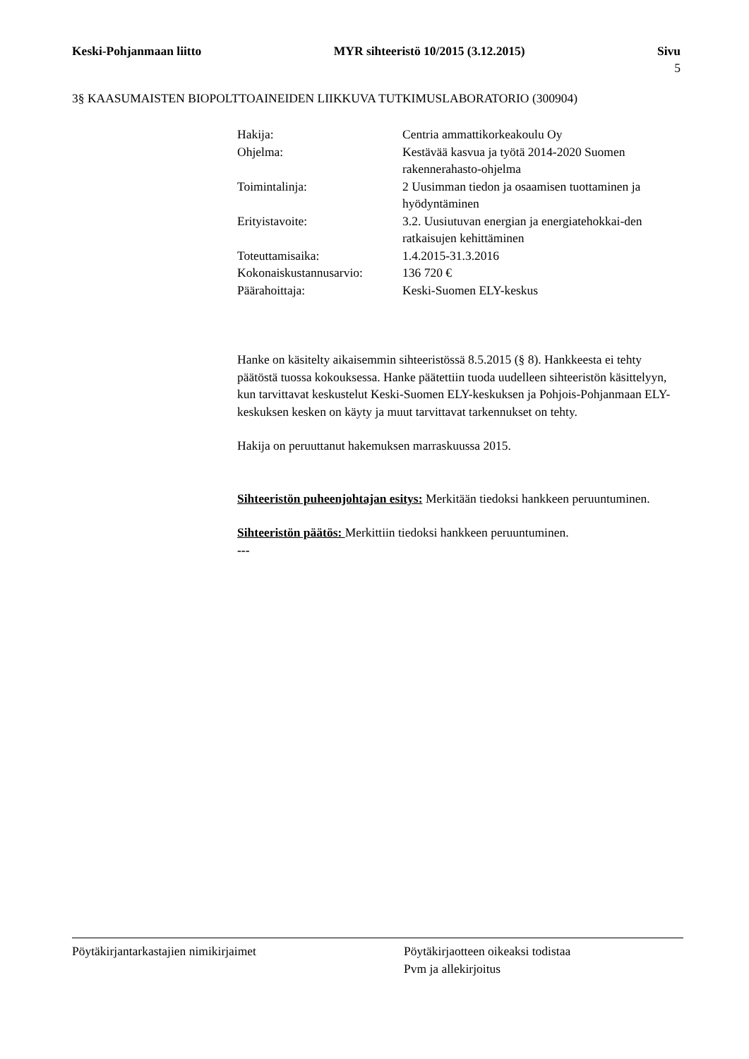Keski-Pohjanmaan liitto MYR sihteeristö 10/2015 (3.12.2015) Sivu
5
3§ KAASUMAISTEN BIOPOLTTOAINEIDEN LIIKKUVA TUTKIMUSLABORATORIO (300904)
Hakija: Centria ammattikorkeakoulu Oy
Ohjelma: Kestävää kasvua ja työtä 2014-2020 Suomen rakennerahasto-ohjelma
Toimintalinja: 2 Uusimman tiedon ja osaamisen tuottaminen ja hyödyntäminen
Erityistavoite: 3.2. Uusiutuvan energian ja energiatehokkai-den ratkaisujen kehittäminen
Toteuttamisaika: 1.4.2015-31.3.2016
Kokonaiskustannusarvio:
136 720 €
Päärahoittaja: Keski-Suomen ELY-keskus
Hanke on käsitelty aikaisemmin sihteeristössä 8.5.2015 (§ 8). Hankkeesta ei tehty päätöstä tuossa kokouksessa. Hanke päätettiin tuoda uudelleen sihteeristön käsittelyyn, kun tarvittavat keskustelut Keski-Suomen ELY-keskuksen ja Pohjois-Pohjanmaan ELY-keskuksen kesken on käyty ja muut tarvittavat tarkennukset on tehty.
Hakija on peruuttanut hakemuksen marraskuussa 2015.
Sihteeristön puheenjohtajan esitys: Merkitään tiedoksi hankkeen peruuntuminen.
Sihteeristön päätös: Merkittiin tiedoksi hankkeen peruuntuminen.
---
Pöytäkirjantarkastajien nimikirjaimet Pöytäkirjaotteen oikeaksi todistaa
Pvm ja allekirjoitus